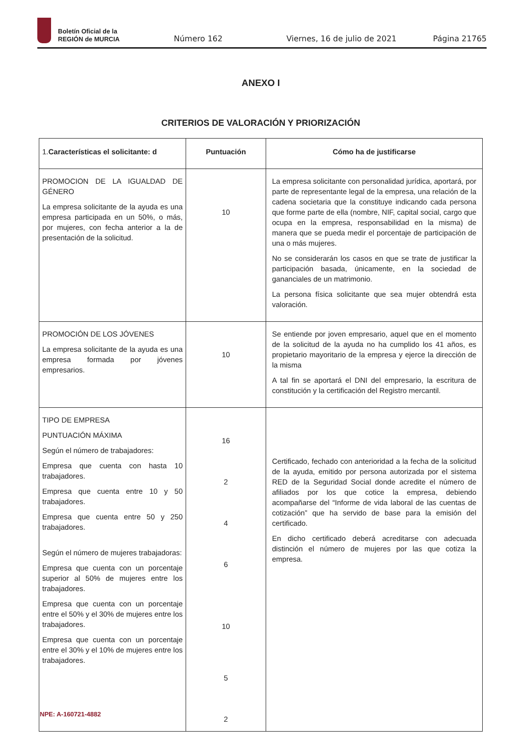Boletín Oficial de la
REGIÓN de MURCIA
Número 162 Viernes, 16 de julio de 2021 Página 21765
ANEXO I
CRITERIOS DE VALORACIÓN Y PRIORIZACIÓN
| 1. Características el solicitante: d | Puntuación | Cómo ha de justificarse |
| --- | --- | --- |
| PROMOCION DE LA IGUALDAD DE GÉNERO La empresa solicitante de la ayuda es una empresa participada en un 50%, o más, por mujeres, con fecha anterior a la de presentación de la solicitud. | 10 | La empresa solicitante con personalidad jurídica, aportará, por parte de representante legal de la empresa, una relación de la cadena societaria que la constituye indicando cada persona que forme parte de ella (nombre, NIF, capital social, cargo que ocupa en la empresa, responsabilidad en la misma) de manera que se pueda medir el porcentaje de participación de una o más mujeres. No se considerarán los casos en que se trate de justificar la participación basada, únicamente, en la sociedad de gananciales de un matrimonio. La persona física solicitante que sea mujer obtendrá esta valoración. |
| PROMOCIÓN DE LOS JÓVENES La empresa solicitante de la ayuda es una empresa formada por jóvenes empresarios. | 10 | Se entiende por joven empresario, aquel que en el momento de la solicitud de la ayuda no ha cumplido los 41 años, es propietario mayoritario de la empresa y ejerce la dirección de la misma A tal fin se aportará el DNI del empresario, la escritura de constitución y la certificación del Registro mercantil. |
| TIPO DE EMPRESA PUNTUACIÓN MÁXIMA Según el número de trabajadores: Empresa que cuenta con hasta 10 trabajadores. Empresa que cuenta entre 10 y 50 trabajadores. Empresa que cuenta entre 50 y 250 trabajadores. Según el número de mujeres trabajadoras: Empresa que cuenta con un porcentaje superior al 50% de mujeres entre los trabajadores. Empresa que cuenta con un porcentaje entre el 50% y el 30% de mujeres entre los trabajadores. Empresa que cuenta con un porcentaje entre el 30% y el 10% de mujeres entre los trabajadores. | 16 2 4 6 10 5 2 | Certificado, fechado con anterioridad a la fecha de la solicitud de la ayuda, emitido por persona autorizada por el sistema RED de la Seguridad Social donde acredite el número de afiliados por los que cotice la empresa, debiendo acompañarse del “Informe de vida laboral de las cuentas de cotización” que ha servido de base para la emisión del certificado. En dicho certificado deberá acreditarse con adecuada distinción el número de mujeres por las que cotiza la empresa. |
NPE: A-160721-4882